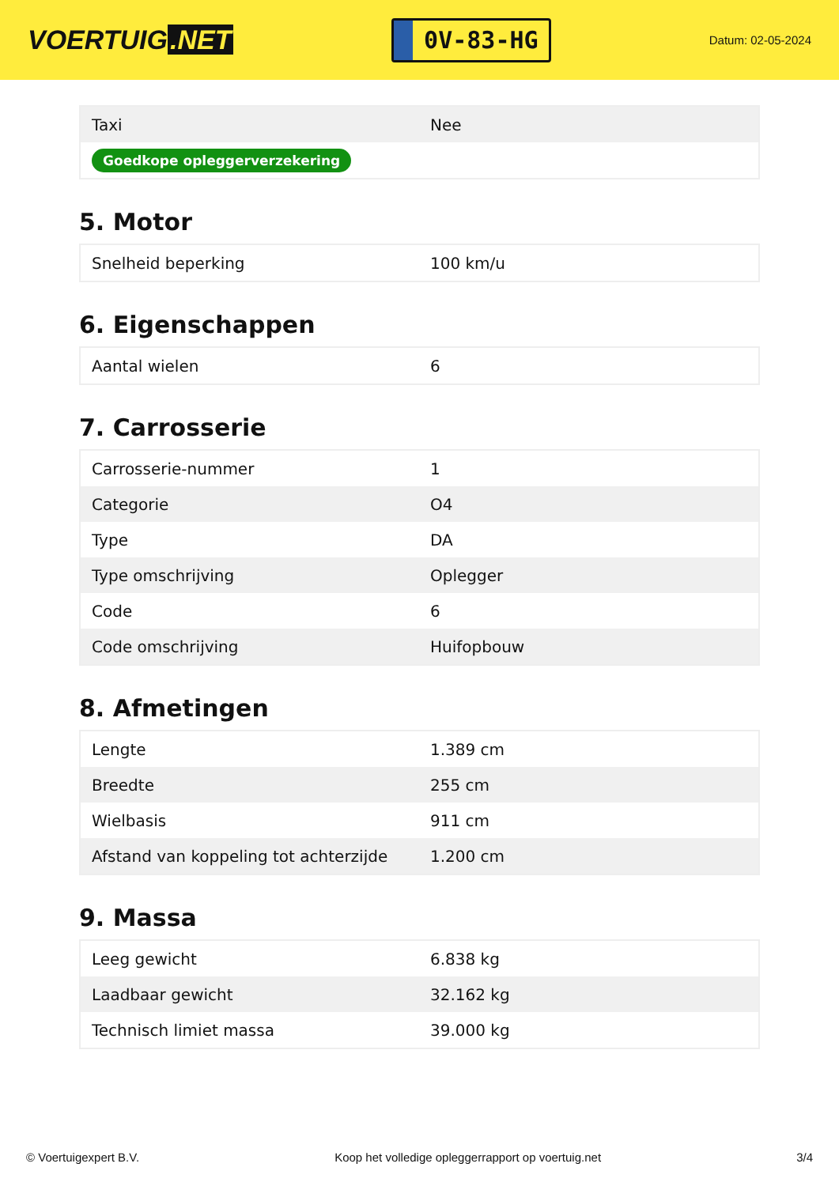VOERTUIG.NET
0V-83-HG
Datum: 02-05-2024
| Taxi | Nee |
| Goedkope opleggerverzekering | |
5. Motor
| Snelheid beperking | 100 km/u |
6. Eigenschappen
| Aantal wielen | 6 |
7. Carrosserie
| Carrosserie-nummer | 1 |
| Categorie | O4 |
| Type | DA |
| Type omschrijving | Oplegger |
| Code | 6 |
| Code omschrijving | Huifopbouw |
8. Afmetingen
| Lengte | 1.389 cm |
| Breedte | 255 cm |
| Wielbasis | 911 cm |
| Afstand van koppeling tot achterzijde | 1.200 cm |
9. Massa
| Leeg gewicht | 6.838 kg |
| Laadbaar gewicht | 32.162 kg |
| Technisch limiet massa | 39.000 kg |
© Voertuigexpert B.V. Koop het volledige opleggerrapport op voertuig.net 3/4